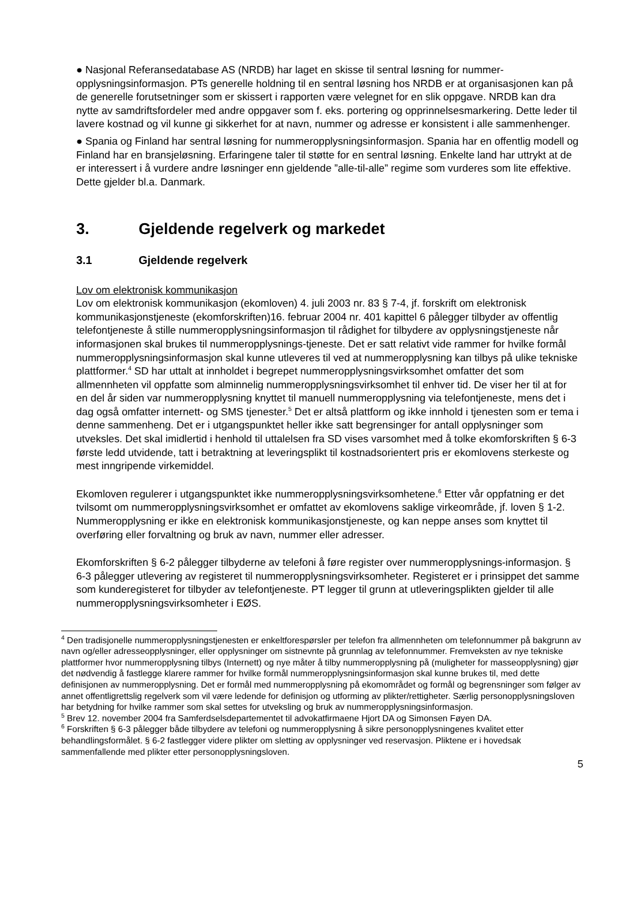● Nasjonal Referansedatabase AS (NRDB) har laget en skisse til sentral løsning for nummer-opplysningsinformasjon. PTs generelle holdning til en sentral løsning hos NRDB er at organisasjonen kan på de generelle forutsetninger som er skissert i rapporten være velegnet for en slik oppgave. NRDB kan dra nytte av samdriftsfordeler med andre oppgaver som f. eks. portering og opprinnelsesmarkering. Dette leder til lavere kostnad og vil kunne gi sikkerhet for at navn, nummer og adresse er konsistent i alle sammenhenger.
● Spania og Finland har sentral løsning for nummeropplysningsinformasjon. Spania har en offentlig modell og Finland har en bransjeløsning. Erfaringene taler til støtte for en sentral løsning. Enkelte land har uttrykt at de er interessert i å vurdere andre løsninger enn gjeldende ”alle-til-alle” regime som vurderes som lite effektive. Dette gjelder bl.a. Danmark.
3. Gjeldende regelverk og markedet
3.1 Gjeldende regelverk
Lov om elektronisk kommunikasjon
Lov om elektronisk kommunikasjon (ekomloven) 4. juli 2003 nr. 83 § 7-4, jf. forskrift om elektronisk kommunikasjonstjeneste (ekomforskriften)16. februar 2004 nr. 401 kapittel 6 pålegger tilbyder av offentlig telefontjeneste å stille nummeropplysningsinformasjon til rådighet for tilbydere av opplysningstjeneste når informasjonen skal brukes til nummeropplysnings-tjeneste. Det er satt relativt vide rammer for hvilke formål nummeropplysningsinformasjon skal kunne utleveres til ved at nummeropplysning kan tilbys på ulike tekniske plattformer.<sup>4</sup> SD har uttalt at innholdet i begrepet nummeropplysningsvirksomhet omfatter det som allmennheten vil oppfatte som alminnelig nummeropplysningsvirksomhet til enhver tid. De viser her til at for en del år siden var nummeropplysning knyttet til manuell nummeropplysning via telefontjeneste, mens det i dag også omfatter internett- og SMS tjenester.<sup>5</sup> Det er altså plattform og ikke innhold i tjenesten som er tema i denne sammenheng. Det er i utgangspunktet heller ikke satt begrensinger for antall opplysninger som utveksles. Det skal imidlertid i henhold til uttalelsen fra SD vises varsomhet med å tolke ekomforskriften § 6-3 første ledd utvidende, tatt i betraktning at leveringsplikt til kostnadsorientert pris er ekomlovens sterkeste og mest inngripende virkemiddel.
Ekomloven regulerer i utgangspunktet ikke nummeropplysningsvirksomhetene.<sup>6</sup> Etter vår oppfatning er det tvilsomt om nummeropplysningsvirksomhet er omfattet av ekomlovens saklige virkeområde, jf. loven § 1-2. Nummeropplysning er ikke en elektronisk kommunikasjonstjeneste, og kan neppe anses som knyttet til overføring eller forvaltning og bruk av navn, nummer eller adresser.
Ekomforskriften § 6-2 pålegger tilbyderne av telefoni å føre register over nummeropplysnings-informasjon. § 6-3 pålegger utlevering av registeret til nummeropplysningsvirksomheter. Registeret er i prinsippet det samme som kunderegisteret for tilbyder av telefontjeneste. PT legger til grunn at utleveringsplikten gjelder til alle nummeropplysningsvirksomheter i EØS.
<sup>4</sup> Den tradisjonelle nummeropplysningstjenesten er enkeltforespørsler per telefon fra allmennheten om telefonnummer på bakgrunn av navn og/eller adresseopplysninger, eller opplysninger om sistnevnte på grunnlag av telefonnummer. Fremveksten av nye tekniske plattformer hvor nummeropplysning tilbys (Internett) og nye måter å tilby nummeropplysning på (muligheter for masseopplysning) gjør det nødvendig å fastlegge klarere rammer for hvilke formål nummeropplysningsinformasjon skal kunne brukes til, med dette definisjonen av nummeropplysning. Det er formål med nummeropplysning på ekomområdet og formål og begrensninger som følger av annet offentligrettslig regelverk som vil være ledende for definisjon og utforming av plikter/rettigheter. Særlig personopplysningsloven har betydning for hvilke rammer som skal settes for utveksling og bruk av nummeropplysningsinformasjon.
<sup>5</sup> Brev 12. november 2004 fra Samferdselsdepartementet til advokatfirmaene Hjort DA og Simonsen Føyen DA.
<sup>6</sup> Forskriften § 6-3 pålegger både tilbydere av telefoni og nummeropplysning å sikre personopplysningenes kvalitet etter behandlingsformålet. § 6-2 fastlegger videre plikter om sletting av opplysninger ved reservasjon. Pliktene er i hovedsak sammenfallende med plikter etter personopplysningsloven.
5